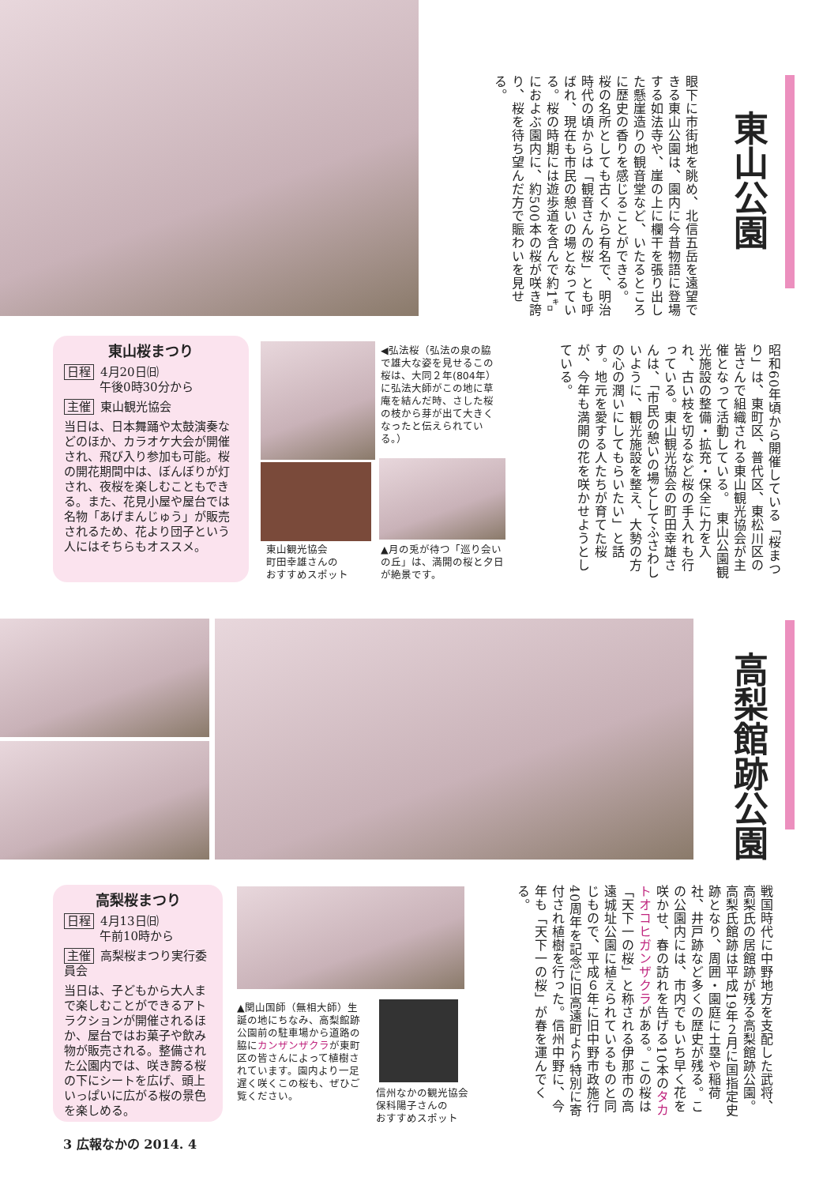東山公園
眼下に市街地を眺め、北信五岳を遠望できる東山公園は、園内に今昔物語に登場する如法寺や、崖の上に欄干を張り出した懸崖造りの観音堂など、いたるところに歴史の香りを感じることができる。　桜の名所としても古くから有名で、明治時代の頃からは「観音さんの桜」とも呼ばれ、現在も市民の憩いの場となっている。桜の時期には遊歩道を含んで約1㌔におよぶ園内に、約500本の桜が咲き誇り、桜を待ち望んだ方で賑わいを見せる。
昭和60年頃から開催している「桜まつり」は、東町区、普代区、東松川区の皆さんで組織される東山観光協会が主催となって活動している。　東山公園観光施設の整備・拡充・保全に力を入れ、古い枝を切るなど桜の手入れも行っている。東山観光協会の町田幸雄さんは、「市民の憩いの場としてふさわしいように、観光施設を整え、大勢の方の心の潤いにしてもらいたい」と話す。地元を愛する人たちが育てた桜が、今年も満開の花を咲かせようとしている。
東山桜まつり
日程 4月20日㈰
　　　午後0時30分から
主催 東山観光協会
当日は、日本舞踊や太鼓演奏などのほか、カラオケ大会が開催され、飛び入り参加も可能。桜の開花期間中は、ぼんぼりが灯され、夜桜を楽しむこともできる。また、花見小屋や屋台では名物「あげまんじゅう」が販売されるため、花より団子という人にはそちらもオススメ。
◀弘法桜（弘法の泉の脇で雄大な姿を見せるこの桜は、大同２年(804年）に弘法大師がこの地に草庵を結んだ時、さした桜の枝から芽が出て大きくなったと伝えられている。）
東山観光協会
町田幸雄さんの
おすすめスポット
▲月の兎が待つ「巡り会いの丘」は、満開の桜と夕日が絶景です。
高梨館跡公園
戦国時代に中野地方を支配した武将、高梨氏の居館跡が残る高梨館跡公園。高梨氏館跡は平成19年２月に国指定史跡となり、周囲・園庭に土塁や稲荷社、井戸跡など多くの歴史が残る。この公園内には、市内でもいち早く花を咲かせ、春の訪れを告げる10本のタカトオコヒガンザクラがある。この桜は「天下一の桜」と称される伊那市の高遠城址公園に植えられているものと同じもので、平成６年に旧中野市政施行40周年を記念に旧高遠町より特別に寄付され植樹を行った。信州中野に、今年も「天下一の桜」が春を運んでくる。
高梨桜まつり
日程 4月13日㈰
　　　午前10時から
主催 高梨桜まつり実行委員会
当日は、子どもから大人まで楽しむことができるアトラクションが開催されるほか、屋台ではお菓子や飲み物が販売される。整備された公園内では、咲き誇る桜の下にシートを広げ、頭上いっぱいに広がる桜の景色を楽しめる。
▲関山国師（無相大師）生誕の地にちなみ、高梨館跡公園前の駐車場から道路の脇にカンザンザクラが東町区の皆さんによって植樹されています。園内より一足遅く咲くこの桜も、ぜひご覧ください。
信州なかの観光協会
保科陽子さんの
おすすめスポット
3 広報なかの 2014. 4